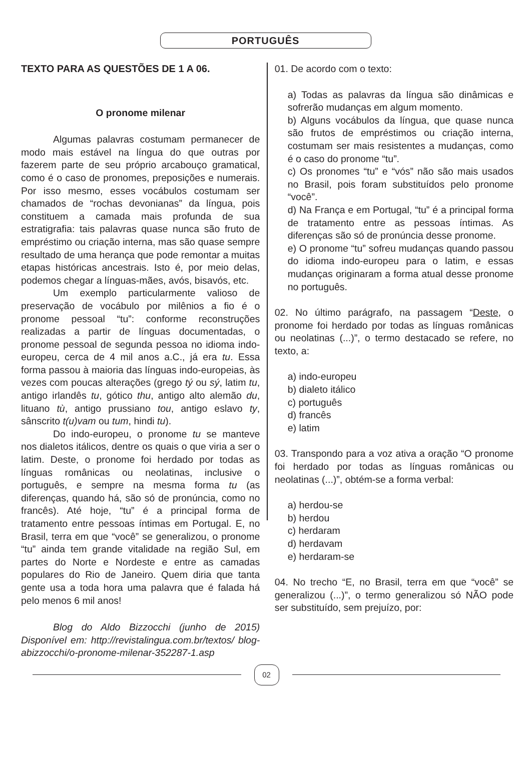PORTUGUÊS
TEXTO PARA AS QUESTÕES DE 1 A 06.
O pronome milenar
Algumas palavras costumam permanecer de modo mais estável na língua do que outras por fazerem parte de seu próprio arcabouço gramatical, como é o caso de pronomes, preposições e numerais. Por isso mesmo, esses vocábulos costumam ser chamados de “rochas devonianas” da língua, pois constituem a camada mais profunda de sua estratigrafia: tais palavras quase nunca são fruto de empréstimo ou criação interna, mas são quase sempre resultado de uma herança que pode remontar a muitas etapas históricas ancestrais. Isto é, por meio delas, podemos chegar a línguas-mães, avós, bisavós, etc.
Um exemplo particularmente valioso de preservação de vocábulo por milênios a fio é o pronome pessoal “tu”: conforme reconstruções realizadas a partir de línguas documentadas, o pronome pessoal de segunda pessoa no idioma indo-europeu, cerca de 4 mil anos a.C., já era tu. Essa forma passou à maioria das línguas indo-europeias, às vezes com poucas alterações (grego tý ou sý, latim tu, antigo irlandês tu, gótico thu, antigo alto alemão du, lituano tù, antigo prussiano tou, antigo eslavo ty, sânscrito t(u)vam ou tum, hindi tu).
Do indo-europeu, o pronome tu se manteve nos dialetos itálicos, dentre os quais o que viria a ser o latim. Deste, o pronome foi herdado por todas as línguas românicas ou neolatinas, inclusive o português, e sempre na mesma forma tu (as diferenças, quando há, são só de pronúncia, como no francês). Até hoje, “tu” é a principal forma de tratamento entre pessoas íntimas em Portugal. E, no Brasil, terra em que “você” se generalizou, o pronome “tu” ainda tem grande vitalidade na região Sul, em partes do Norte e Nordeste e entre as camadas populares do Rio de Janeiro. Quem diria que tanta gente usa a toda hora uma palavra que é falada há pelo menos 6 mil anos!
Blog do Aldo Bizzocchi (junho de 2015) Disponível em: http://revistalingua.com.br/textos/ blog-abizzocchi/o-pronome-milenar-352287-1.asp
01. De acordo com o texto:
a) Todas as palavras da língua são dinâmicas e sofrerão mudanças em algum momento.
b) Alguns vocábulos da língua, que quase nunca são frutos de empréstimos ou criação interna, costumam ser mais resistentes a mudanças, como é o caso do pronome “tu”.
c) Os pronomes “tu” e “vós” não são mais usados no Brasil, pois foram substituídos pelo pronome “você”.
d) Na França e em Portugal, “tu” é a principal forma de tratamento entre as pessoas íntimas. As diferenças são só de pronúncia desse pronome.
e) O pronome “tu” sofreu mudanças quando passou do idioma indo-europeu para o latim, e essas mudanças originaram a forma atual desse pronome no português.
02. No último parágrafo, na passagem “Deste, o pronome foi herdado por todas as línguas românicas ou neolatinas (...)”, o termo destacado se refere, no texto, a:
a) indo-europeu
b) dialeto itálico
c) português
d) francês
e) latim
03. Transpondo para a voz ativa a oração “O pronome foi herdado por todas as línguas românicas ou neolatinas (...)”, obtém-se a forma verbal:
a) herdou-se
b) herdou
c) herdaram
d) herdavam
e) herdaram-se
04. No trecho “E, no Brasil, terra em que “você” se generalizou (...)”, o termo generalizou só NÃO pode ser substituído, sem prejuízo, por:
02